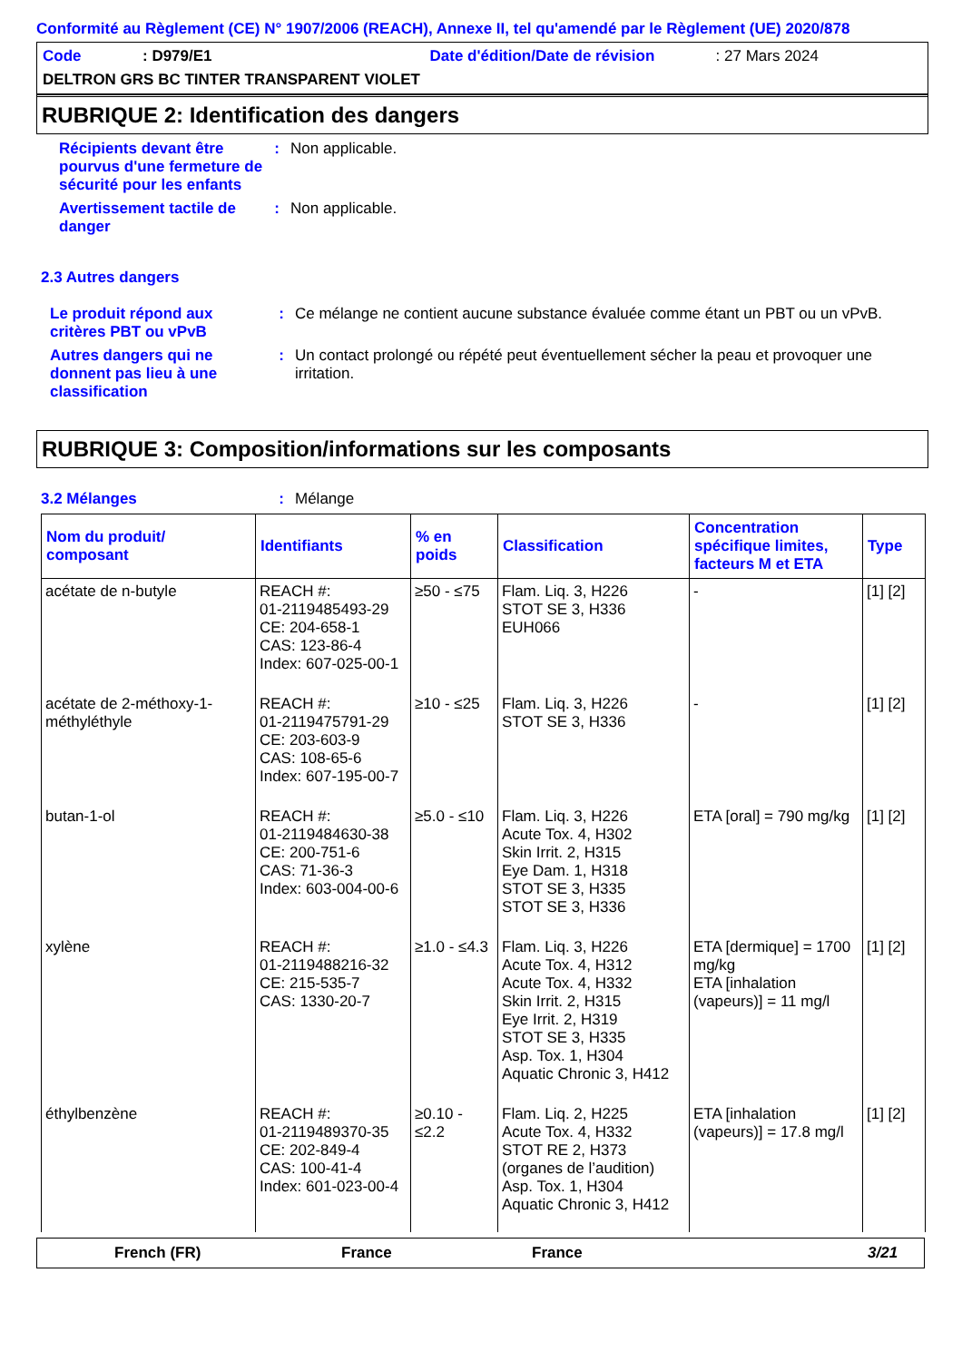Conformité au Règlement (CE) N° 1907/2006 (REACH), Annexe II, tel qu'amendé par le Règlement (UE) 2020/878
Code: D979/E1 Date d'édition/Date de révision: 27 Mars 2024
DELTRON GRS BC TINTER TRANSPARENT VIOLET
RUBRIQUE 2: Identification des dangers
Récipients devant être pourvus d'une fermeture de sécurité pour les enfants
: Non applicable.
Avertissement tactile de danger
: Non applicable.
2.3 Autres dangers
Le produit répond aux critères PBT ou vPvB
: Ce mélange ne contient aucune substance évaluée comme étant un PBT ou un vPvB.
Autres dangers qui ne donnent pas lieu à une classification
: Un contact prolongé ou répété peut éventuellement sécher la peau et provoquer une irritation.
RUBRIQUE 3: Composition/informations sur les composants
3.2 Mélanges : Mélange
| Nom du produit/ composant | Identifiants | % en poids | Classification | Concentration spécifique limites, facteurs M et ETA | Type |
| --- | --- | --- | --- | --- | --- |
| acétate de n-butyle | REACH #: 01-2119485493-29 CE: 204-658-1 CAS: 123-86-4 Index: 607-025-00-1 | ≥50 - ≤75 | Flam. Liq. 3, H226 STOT SE 3, H336 EUH066 | - | [1] [2] |
| acétate de 2-méthoxy-1-méthyléthyle | REACH #: 01-2119475791-29 CE: 203-603-9 CAS: 108-65-6 Index: 607-195-00-7 | ≥10 - ≤25 | Flam. Liq. 3, H226 STOT SE 3, H336 | - | [1] [2] |
| butan-1-ol | REACH #: 01-2119484630-38 CE: 200-751-6 CAS: 71-36-3 Index: 603-004-00-6 | ≥5.0 - ≤10 | Flam. Liq. 3, H226 Acute Tox. 4, H302 Skin Irrit. 2, H315 Eye Dam. 1, H318 STOT SE 3, H335 STOT SE 3, H336 | ETA [oral] = 790 mg/kg | [1] [2] |
| xylène | REACH #: 01-2119488216-32 CE: 215-535-7 CAS: 1330-20-7 | ≥1.0 - ≤4.3 | Flam. Liq. 3, H226 Acute Tox. 4, H312 Acute Tox. 4, H332 Skin Irrit. 2, H315 Eye Irrit. 2, H319 STOT SE 3, H335 Asp. Tox. 1, H304 Aquatic Chronic 3, H412 | ETA [dermique] = 1700 mg/kg ETA [inhalation (vapeurs)] = 11 mg/l | [1] [2] |
| éthylbenzène | REACH #: 01-2119489370-35 CE: 202-849-4 CAS: 100-41-4 Index: 601-023-00-4 | ≥0.10 - ≤2.2 | Flam. Liq. 2, H225 Acute Tox. 4, H332 STOT RE 2, H373 (organes de l’audition) Asp. Tox. 1, H304 Aquatic Chronic 3, H412 | ETA [inhalation (vapeurs)] = 17.8 mg/l | [1] [2] |
French (FR) France France 3/21